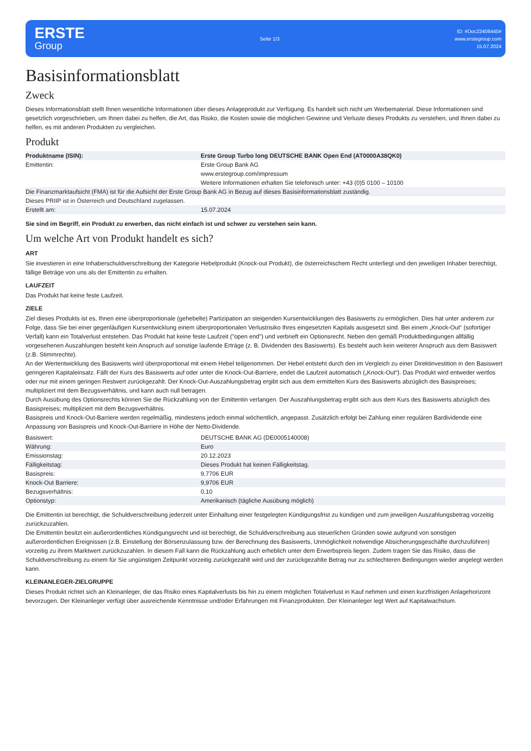ERSTE
Group
Seite 1/3
ID: #Doc22406445#
www.erstegroup.com
15.07.2024
Basisinformationsblatt
Zweck
Dieses Informationsblatt stellt Ihnen wesentliche Informationen über dieses Anlageprodukt zur Verfügung. Es handelt sich nicht um Werbematerial. Diese Informationen sind gesetzlich vorgeschrieben, um Ihnen dabei zu helfen, die Art, das Risiko, die Kosten sowie die möglichen Gewinne und Verluste dieses Produkts zu verstehen, und Ihnen dabei zu helfen, es mit anderen Produkten zu vergleichen.
Produkt
| Produktname (ISIN): | Erste Group Turbo long DEUTSCHE BANK Open End (AT0000A38QK0) |
| Emittentin: | Erste Group Bank AG www.erstegroup.com/impressum Weitere Informationen erhalten Sie telefonisch unter: +43 (0)5 0100 – 10100 |
| Die Finanzmarktaufsicht (FMA) ist für die Aufsicht der Erste Group Bank AG in Bezug auf dieses Basisinformationsblatt zuständig. | |
| Dieses PRIIP ist in Österreich und Deutschland zugelassen. | |
| Erstellt am: | 15.07.2024 |
Sie sind im Begriff, ein Produkt zu erwerben, das nicht einfach ist und schwer zu verstehen sein kann.
Um welche Art von Produkt handelt es sich?
ART
Sie investieren in eine Inhaberschuldverschreibung der Kategorie Hebelprodukt (Knock-out Produkt), die österreichischem Recht unterliegt und den jeweiligen Inhaber berechtigt, fällige Beträge von uns als der Emittentin zu erhalten.
LAUFZEIT
Das Produkt hat keine feste Laufzeit.
ZIELE
Ziel dieses Produkts ist es, Ihnen eine überproportionale (gehebelte) Partizipation an steigenden Kursentwicklungen des Basiswerts zu ermöglichen. Dies hat unter anderem zur Folge, dass Sie bei einer gegenläufigen Kursentwicklung einem überproportionalen Verlustrisiko Ihres eingesetzten Kapitals ausgesetzt sind. Bei einem „Knock-Out“ (sofortiger Verfall) kann ein Totalverlust entstehen. Das Produkt hat keine feste Laufzeit ("open end") und verbrieft ein Optionsrecht. Neben den gemäß Produktbedingungen allfällig vorgesehenen Auszahlungen besteht kein Anspruch auf sonstige laufende Erträge (z. B. Dividenden des Basiswerts). Es besteht auch kein weiterer Anspruch aus dem Basiswert (z.B. Stimmrechte).
An der Wertentwicklung des Basiswerts wird überproportional mit einem Hebel teilgenommen. Der Hebel entsteht durch den im Vergleich zu einer Direktinvestition in den Basiswert geringeren Kapitaleinsatz. Fällt der Kurs des Basiswerts auf oder unter die Knock-Out-Barriere, endet die Laufzeit automatisch („Knock-Out“). Das Produkt wird entweder wertlos oder nur mit einem geringen Restwert zurückgezahlt. Der Knock-Out-Auszahlungsbetrag ergibt sich aus dem ermittelten Kurs des Basiswerts abzüglich des Basispreises; multipliziert mit dem Bezugsverhältnis, und kann auch null betragen.
Durch Ausübung des Optionsrechts können Sie die Rückzahlung von der Emittentin verlangen. Der Auszahlungsbetrag ergibt sich aus dem Kurs des Basiswerts abzüglich des Basispreises; multipliziert mit dem Bezugsverhältnis.
Basispreis und Knock-Out-Barriere werden regelmäßig, mindestens jedoch einmal wöchentlich, angepasst. Zusätzlich erfolgt bei Zahlung einer regulären Bardividende eine Anpassung von Basispreis und Knock-Out-Barriere in Höhe der Netto-Dividende.
| Basiswert: | DEUTSCHE BANK AG (DE0005140008) |
| Währung: | Euro |
| Emissionstag: | 20.12.2023 |
| Fälligkeitstag: | Dieses Produkt hat keinen Fälligkeitstag. |
| Basispreis: | 9,7706 EUR |
| Knock-Out Barriere: | 9,9706 EUR |
| Bezugsverhältnis: | 0,10 |
| Optionstyp: | Amerikanisch (tägliche Ausübung möglich) |
Die Emittentin ist berechtigt, die Schuldverschreibung jederzeit unter Einhaltung einer festgelegten Kündigungsfrist zu kündigen und zum jeweiligen Auszahlungsbetrag vorzeitig zurückzuzahlen.
Die Emittentin besitzt ein außerordentliches Kündigungsrecht und ist berechtigt, die Schuldverschreibung aus steuerlichen Gründen sowie aufgrund von sonstigen außerordentlichen Ereignissen (z.B. Einstellung der Börsenzulassung bzw. der Berechnung des Basiswerts, Unmöglichkeit notwendige Absicherungsgeschäfte durchzuführen) vorzeitig zu ihrem Marktwert zurückzuzahlen. In diesem Fall kann die Rückzahlung auch erheblich unter dem Erwerbspreis liegen. Zudem tragen Sie das Risiko, dass die Schuldverschreibung zu einem für Sie ungünstigen Zeitpunkt vorzeitig zurückgezahlt wird und der zurückgezahlte Betrag nur zu schlechteren Bedingungen wieder angelegt werden kann.
KLEINANLEGER-ZIELGRUPPE
Dieses Produkt richtet sich an Kleinanleger, die das Risiko eines Kapitalverlusts bis hin zu einem möglichen Totalverlust in Kauf nehmen und einen kurzfristigen Anlagehorizont bevorzugen. Der Kleinanleger verfügt über ausreichende Kenntnisse und/oder Erfahrungen mit Finanzprodukten. Der Kleinanleger legt Wert auf Kapitalwachstum.